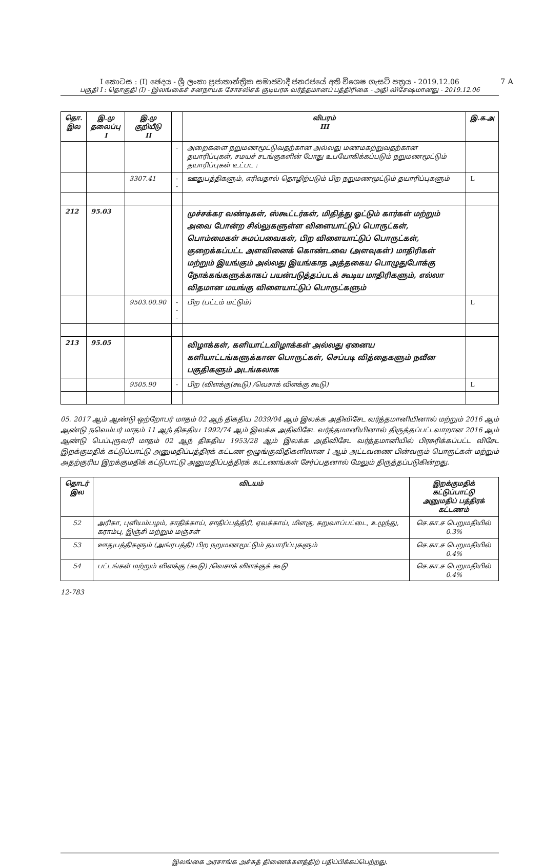I කොටස : (I) ඡෙදය - ශ්‍රී ලංකා ප්‍රජාතාන්ත්‍රික සමාජවාදී ජනරජයේ අති විශෙෂ ගැසට් පත්‍රය - 2019.12.06
7 A
பகுதி I : தொகுதி (I) - இலங்கைச் சனநாயக சோசலிசக் குடியரசு வர்த்தமானப் பத்திரிகை - அதி விசேஷமானது - 2019.12.06
| தொ. இல | இ.மு தலைப்பு I | இ.மு குறியீடு II | | விபரம் III | இ.க.அ |
| --- | --- | --- | --- | --- | --- |
| | | | - | அறைகளை நறுமணமூட்டுவதற்கான அல்லது மணமகற்றுவதற்கான தயாரிப்புகள், சமயச் சடங்குகளின் போது உபயோகிக்கப்படும் நறுமணமூட்டும் தயாரிப்புகள் உட்பட : | |
| | | 3307.41 | -- | ஊதுபத்திகளும், எரிவதால் தொழிற்படும் பிற நறுமணமூட்டும் தயாரிப்புகளும் | L |
| 212 | 95.03 | | | முச்சக்கர வண்டிகள், ஸ்கூட்டர்கள், மிதித்து ஓட்டும் கார்கள் மற்றும் அவை போன்ற சில்லுகளுள்ள விளையாட்டுப் பொருட்கள், பொம்மைகள் சுமப்பவைகள், பிற விளையாட்டுப் பொருட்கள், குறைக்கப்பட்ட அளவினைக் கொண்டவை (அளவுகள்) மாதிரிகள் மற்றும் இயங்கும் அல்லது இயங்காத அத்தகைய பொழுதுபோக்கு நோக்கங்களுக்காகப் பயன்படுத்தப்படக் கூடிய மாதிரிகளும், எல்லா விதமான மயங்கு விளையாட்டுப் பொருட்களும் | |
| | | 9503.00.90 | --- | பிற (பட்டம் மட்டும்) | L |
| 213 | 95.05 | | | விழாக்கள், களியாட்டவிழாக்கள் அல்லது ஏனைய களியாட்டங்களுக்கான பொருட்கள், செப்படி வித்தைகளும் நவீன பகுதிகளும் அடங்கலாக | |
| | | 9505.90 | - | பிற (விளக்கு(கூடு) /வெசாக் விளக்கு கூடு) | L |
05. 2017 ஆம் ஆண்டு ஒற்றோபர் மாதம் 02 ஆந் திகதிய 2039/04 ஆம் இலக்க அதிவிசேட வர்த்தமானியினால் மற்றும் 2016 ஆம் ஆண்டு நவெம்பர் மாதம் 11 ஆந் திகதிய 1992/74 ஆம் இலக்க அதிவிசேட வர்த்தமானியினால் திருத்தப்பட்டவாறான 2016 ஆம் ஆண்டு பெப்புருவரி மாதம் 02 ஆந் திகதிய 1953/28 ஆம் இலக்க அதிவிசேட வர்த்தமானியில் பிரசுரிக்கப்பட்ட விசேட இறக்குமதிக் கட்டுப்பாட்டு அனுமதிப்பத்திரக் கட்டண ஒழுங்குவிதிகளிலான I ஆம் அட்டவணை பின்வரும் பொருட்கள் மற்றும் அதற்குரிய இறக்குமதிக் கட்டுபாட்டு அனுமதிப்பத்திரக் கட்டணங்கள் சேர்ப்பதனால் மேலும் திருத்தப்படுகின்றது.
| தொடர் இல | விடயம் | இறக்குமதிக் கட்டுப்பாட்டு அனுமதிப் பத்திரக் கட்டணம் |
| --- | --- | --- |
| 52 | அரிகா, புளியம்பழம், சாதிக்காய், சாதிப்பத்திரி, ஏலக்காய், மிளகு, கறுவாப்பட்டை, உழுந்து, கராம்பு, இஞ்சி மற்றும் மஞ்சள் | செ.கா.ச பெறுமதியில் 0.3% |
| 53 | ஊதுபத்திகளும் (அங்ரபத்தி) பிற நறுமணமூட்டும் தயாரிப்புகளும் | செ.கா.ச பெறுமதியில் 0.4% |
| 54 | பட்டங்கள் மற்றும் விளக்கு (கூடு) /வெசாக் விளக்குக் கூடு | செ.கா.ச பெறுமதியில் 0.4% |
12-783
இலங்கை அரசாங்க அச்சுத் திணைக்களத்திற் பதிப்பிக்கப்பெற்றது.